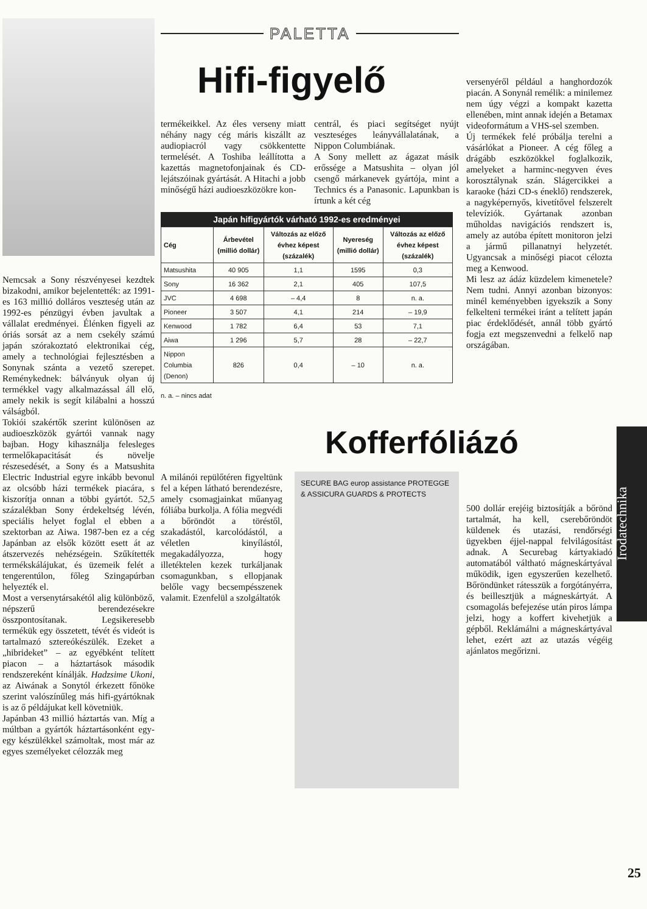Nemcsak a Sony részvényesei kezdtek bizakodni, amikor bejelentették: az 1991-es 163 millió dolláros veszteség után az 1992-es pénzügyi évben javultak a vállalat eredményei. Élénken figyeli az óriás sorsát az a nem csekély számú japán szórakoztató elektronikai cég, amely a technológiai fejlesztésben a Sonynak szánta a vezető szerepet. Reménykednek: bálványuk olyan új termékkel vagy alkalmazással áll elő, amely nekik is segít kilábalni a hosszú válságból.
Tokiói szakértők szerint különösen az audioeszközök gyártói vannak nagy bajban. Hogy kihasználja felesleges termelőkapacitását és növelje részesedését, a Sony és a Matsushita Electric Industrial egyre inkább bevonul az olcsóbb házi termékek piacára, s kiszorítja onnan a többi gyártót. 52,5 százalékban Sony érdekeltség lévén, speciális helyet foglal el ebben a szektorban az Aiwa. 1987-ben ez a cég Japánban az elsők között esett át az átszervezés nehézségein. Szűkítették termékskálájukat, és üzemeik felét a tengerentúlon, főleg Szingapúrban helyezték el.
Most a versenytársakétól alig különböző, népszerű berendezésekre összpontosítanak. Legsikeresebb termékük egy összetett, tévét és videót is tartalmazó sztereókészülék. Ezeket a „hibrideket” – az egyébként telített piacon – a háztartások második rendszereként kínálják. Hadzsime Ukoni, az Aiwának a Sonytól érkezett főnöke szerint valószínűleg más hifi-gyártóknak is az ő példájukat kell követniük.
Japánban 43 millió háztartás van. Míg a múltban a gyártók háztartásonként egy-egy készülékkel számoltak, most már az egyes személyeket célozzák meg
PALETTA
Hifi-figyelő
termékeikkel. Az éles verseny miatt néhány nagy cég máris kiszállt az audiopiacról vagy csökkentette termelését. A Toshiba leállította a kazettás magnetofonjainak és CD-lejátszóinak gyártását. A Hitachi a jobb minőségű házi audioeszközökre kon-
centrál, és piaci segítséget nyújt veszteséges leányvállalatának, a Nippon Columbiának.
A Sony mellett az ágazat másik erőssége a Matsushita – olyan jól csengő márkanevek gyártója, mint a Technics és a Panasonic. Lapunkban is írtunk a két cég
Japán hifigyártók várható 1992-es eredményei
| Cég | Árbevétel (millió dollár) | Változás az előző évhez képest (százalék) | Nyereség (millió dollár) | Változás az előző évhez képest (százalék) |
| --- | --- | --- | --- | --- |
| Matsushita | 40 905 | 1,1 | 1595 | 0,3 |
| Sony | 16 362 | 2,1 | 405 | 107,5 |
| JVC | 4 698 | – 4,4 | 8 | n. a. |
| Pioneer | 3 507 | 4,1 | 214 | – 19,9 |
| Kenwood | 1 782 | 6,4 | 53 | 7,1 |
| Aiwa | 1 296 | 5,7 | 28 | – 22,7 |
| Nippon Columbia (Denon) | 826 | 0,4 | – 10 | n. a. |
n. a. – nincs adat
Kofferfóliázó
A milánói repülőtéren figyeltünk fel a képen látható berendezésre, amely csomagjainkat műanyag fóliába burkolja. A fólia megvédi a bőröndöt a töréstől, szakadástól, karcolódástól, a véletlen kinyílástól, megakadályozza, hogy illetéktelen kezek turkáljanak csomagunkban, s ellopjanak belőle vagy becsempésszenek valamit. Ezenfelül a szolgáltatók
SECURE BAG europ assistance PROTEGGE & ASSICURA GUARDS & PROTECTS
versenyéről például a hanghordozók piacán. A Sonynál remélik: a minilemez nem úgy végzi a kompakt kazetta ellenében, mint annak idején a Betamax videoformátum a VHS-sel szemben.
Új termékek felé próbálja terelni a vásárlókat a Pioneer. A cég főleg a drágább eszközökkel foglalkozik, amelyeket a harminc-negyven éves korosztálynak szán. Slágercikkei a karaoke (házi CD-s éneklő) rendszerek, a nagyképernyős, kivetítővel felszerelt televíziók. Gyártanak azonban műholdas navigációs rendszert is, amely az autóba épített monitoron jelzi a jármű pillanatnyi helyzetét. Ugyancsak a minőségi piacot célozta meg a Kenwood.
Mi lesz az ádáz küzdelem kimenetele? Nem tudni. Annyi azonban bizonyos: minél keményebben igyekszik a Sony felkelteni termékei iránt a telített japán piac érdeklődését, annál több gyártó fogja ezt megszenvedni a felkelő nap országában.
500 dollár erejéig biztosítják a bőrönd tartalmát, ha kell, cserebőröndöt küldenek és utazási, rendőrségi ügyekben éjjel-nappal felvilágosítást adnak. A Securebag kártyakiadó automatából váltható mágneskártyával működik, igen egyszerűen kezelhető. Bőröndünket rátesszük a forgótányérra, és beillesztjük a mágneskártyát. A csomagolás befejezése után piros lámpa jelzi, hogy a koffert kivehetjük a gépből. Reklámálni a mágneskártyával lehet, ezért azt az utazás végéig ajánlatos megőrizni.
Irodatechnika
25